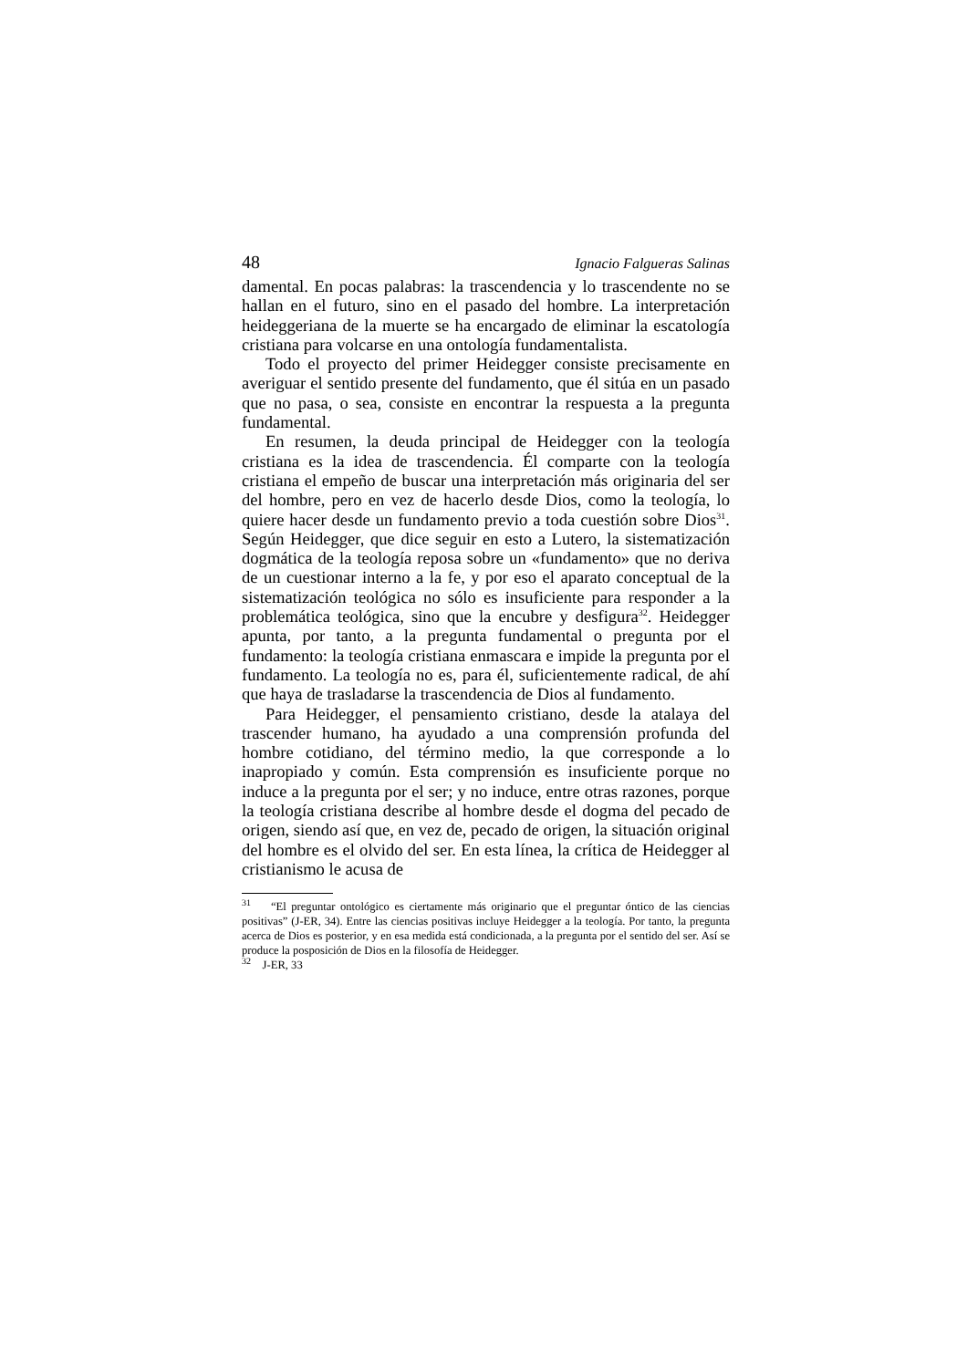48 Ignacio Falgueras Salinas
damental. En pocas palabras: la trascendencia y lo trascendente no se hallan en el futuro, sino en el pasado del hombre. La interpretación heideggeriana de la muerte se ha encargado de eliminar la escatología cristiana para volcarse en una ontología fundamentalista.
Todo el proyecto del primer Heidegger consiste precisamente en averiguar el sentido presente del fundamento, que él sitúa en un pasado que no pasa, o sea, consiste en encontrar la respuesta a la pregunta fundamental.
En resumen, la deuda principal de Heidegger con la teología cristiana es la idea de trascendencia. Él comparte con la teología cristiana el empeño de buscar una interpretación más originaria del ser del hombre, pero en vez de hacerlo desde Dios, como la teología, lo quiere hacer desde un fundamento previo a toda cuestión sobre Dios<sup>31</sup>. Según Heidegger, que dice seguir en esto a Lutero, la sistematización dogmática de la teología reposa sobre un «fundamento» que no deriva de un cuestionar interno a la fe, y por eso el aparato conceptual de la sistematización teológica no sólo es insuficiente para responder a la problemática teológica, sino que la encubre y desfigura<sup>32</sup>. Heidegger apunta, por tanto, a la pregunta fundamental o pregunta por el fundamento: la teología cristiana enmascara e impide la pregunta por el fundamento. La teología no es, para él, suficientemente radical, de ahí que haya de trasladarse la trascendencia de Dios al fundamento.
Para Heidegger, el pensamiento cristiano, desde la atalaya del trascender humano, ha ayudado a una comprensión profunda del hombre cotidiano, del término medio, la que corresponde a lo inapropiado y común. Esta comprensión es insuficiente porque no induce a la pregunta por el ser; y no induce, entre otras razones, porque la teología cristiana describe al hombre desde el dogma del pecado de origen, siendo así que, en vez de, pecado de origen, la situación original del hombre es el olvido del ser. En esta línea, la crítica de Heidegger al cristianismo le acusa de
<sup>31</sup> “El preguntar ontológico es ciertamente más originario que el preguntar óntico de las ciencias positivas” (J-ER, 34). Entre las ciencias positivas incluye Heidegger a la teología. Por tanto, la pregunta acerca de Dios es posterior, y en esa medida está condicionada, a la pregunta por el sentido del ser. Así se produce la posposición de Dios en la filosofía de Heidegger.
<sup>32</sup> J-ER, 33